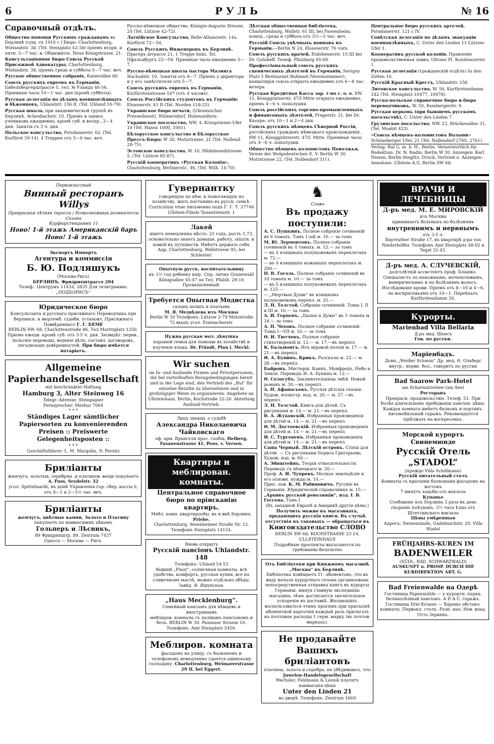6 Р У Л Ь № 16
Справочный отдѣлъ.
Общество помощи Русскимъ гражданамъ въ Берлинѣ (сущ. съ 1916 г.) Бюро: Charlottenburg, Wielandstr. 38. (Tel. Steinplatz 42-38) пріемъ вторн. и пятн. 5—7 час. в. Общежитіе. Neue Königstrasse, 21.
Консультаціонное бюро Союза Русской Присяжной Адвокатуры, Charlottenburg, Wielandstr. 38, пріемъ среда и суббота 5—7 час. веч.
Русское общественное собраніе, Kaiserallee 80.
Союзъ русскихъ евреевъ въ Германіи, Бабельбергерштрассе 5, тел. № Уландъ 46-56. Пріемные часы 10—1 час. дня (кромѣ субботы).
Русская делегація по дѣламъ военноплѣнныхъ и бѣженцевъ, Uhlandstr. 156 II. (Tel. Uhland 16-79).
Русская школа, при академической группѣ въ Берлинѣ. Achenbachstr. 10. Пріемъ и запись учениковъ ежедневно, кромѣ суб. и воскр., 2—4 дня. Занятія съ 3 ч. дня.
Польское консульство, Potsdamerstr. 62, (Tel. Kurfürst 39-14). 4 Treppen отъ 5—6 час. веч.
Русско-нѣмецкое общество, Königin-Auguste Strasse, 24 (Tel. Lützow 42-72).
Латвійское Консульство, Belle-Alliancestr. 14a. Kurfürst 72—54.
Союзъ Русскихъ Инженеровъ въ Берлинѣ. Прагеръ штрассе 21, 1 Treppe links, Tel. Пфальцбургъ 23—59. Пріемные часы ежедневно 5—7.
Русско-нѣмецкая школа пастора Мазинга Nachodstr. 10. Занятія отъ 8—7. Пріемъ у директора и у его замѣстителя отъ 5—7.
Союзъ русскихъ евреевъ въ Германіи, Kurfürstenstrasse 107 (отъ 4 часовъ).
Союзъ Россійскихъ студентовъ въ Германіи: Elsasserstr. 41 II (Tel. Norden 118-25).
Украинское бюро печати, (Ukrainischer Pressedienst), Wilmersdorf, Hohenzollern-
Украинское посольство, NW. 4, Kronprinzen-Ufer 10 (Tel. Hansa 1000, 1001).
Бѣлорусское консульство и Бѣлорусское Прессъ-Бюро: W 30, Motzstrasse, 21 (Tel. Nollend. 28-75).
Эстонское консульство, W. 10, Hildebrandstrasse 5, (Tel. Lützow 85-87).
Русскій кооперативъ «Русская Колонія», Charlottenburg, Berlinerstr., 46, (Tel. Wilh. 14-70).
Дѣтская общественная библіотека, Charlottenburg, Wallstr. 61 III, bei Passenheim; понед., среда и суббота отъ 3½—5 час. веч.
Русскій Союзъ увѣчныхъ воиновъ въ Германіи.—Berlin N 24, Elsasserstr. 76 vorn.
Союзъ русскихъ врачей, Eislebenerstr. 15 III bei Dr. Golubeff. Телеф. Pfalzburg 95-09.
Профессіональный союзъ русскихъ сценическихъ дѣятелей въ Германіи, Savigny Platz 5 Restaurant Ruhland (Vereinszimmer), канцелярія союза открыта ежедневно отъ 6—8 час. вечера.
Русская Кредитная Касса зар. т-во с. о. о. SW. 11, Königgrätzerstr. 47/I Mitte открыта ежедневно, пріемъ 4—6 ч. пополудни.
Союзъ россійскихъ торгово-промышленныхъ и финансовыхъ дѣятелей, Pragerstr. 21, bei Dr. Knospe, отъ 10—1 и 2—4 дня.
Союзъ русскихъ нѣмцевъ Сѣверной Россіи, россійскихъ гражданъ нѣмецкаго происхожденія, SW 11, Königgrätzerstr. 47/I. Mitte. Пріемные часы отъ 4—6 ч. пополудни.
Общество нѣмцевъ колонистовъ Поволжья, Verein der Wolgadeutschen E. V. Berlin W 30. Motzstrasse 22, (Tel. Nollendorf 311).
Центральное бюро русскихъ артелей, Potsdamerstr. 121 c IV.
Совѣтская делегація по дѣламъ эвакуаціи военноплѣнныхъ, C. Unter den Linden 11 Lützow-Ufer 1.
Кооперативъ русской колоніи. Правленіе продовольственная лавка, Olivaer Pl. Konstanzerstr. 1.
Русская делегація (гражданскій отдѣлъ) In den Zelten 16.
Русскій Красный Крестъ, Uhlandstr. 156
Литовское консульство, W. 50, Kurfürstendamm 242 (Tel. Steinplatz 10477, 10478).
Русско-польское справочное бюро и бюро переводчиковъ, W. 50, Bambergerstr. 9.
Русская церковь (при бывшемъ русскомъ посольствѣ), C. Unter den Linden 7.
Грузинское посольство, NW. 23, Brückenallee 31, (Tel. Moabit 433).
«Союзъ нѣмцевъ-колонистовъ Волыни» Schöneberger Ufer, 21 (Tel. Nollendorf 2760, 2761).
Verlag: Rul G. m. b. H., Berlin. Verantwortlich für Redaktion: Dr. N. Radin, Berlin W 30. Anzeigen: Karl Nissen, Berlin-Steglitz. Druck, Vertrieb u. Anzeigen-Annahme: Ullstein A.G. Berlin SW 68.
Первоклассный
Винный ресторанъ Willys
Прекрасная лѣтняя терасса | Всевозможныя деликатессы Сезона
Курфюрстендаммъ 11
Ново! 1-й этажъ Американскій баръ Ново! 1-й этажъ
Экспортъ Импортъ
Агентура и коммиссія
Б. Ю. Подляшукъ
(Москва-Рига)
БЕРЛИНЪ, Фридрихштрассе 204
Телеф.: Центрумъ 11434, 2835 Для телеграммы: „ПОДБОРИСЪ“
Юридическое бюро
Консультанта и русскаго присяжнаго Переводчика при берлинск. и вюртемб. судебн. установл. Присяжнаго Поввѣреннаго Г. Г. БЕМЕ
BERLIN SW. 68, Charlottenstraße 86, Тел Moritzplatz 1256. Пріемъ ежедн. кромѣ суб. отъ 3-5 ч. дня. Засвидѣт. перев., польскіе переводы, веденіе дѣлъ, составл. договоровъ, легализація довѣренностей. При бюро имѣется нотаріатъ.
Allgemeine Papierhandelsgesellschaft
mit beschränkter Haftung
Hamburg 3, Alter Steinweg 16
Telegr.-Adresse: Steinpapier
Fernsprecher: Merkur 7064
* * *
Ständiges Lager sämtlicher Papiersorten zu konvenierenden Preisen :: Preiswerte Gelegenheitsposten ::
* * *
Geschäftsführer: L. M. Margolin, D. Persitz
Бриліанты
жемчуга, золотыя, серебрян. и платинов. вещи покупаетъ A. Fuss, Seydelstr. 32
угол. Spittelmarkt, въ домѣ Управленія гор. сбер. кассы 6, отъ 8—1 и 2—5½ час. веч.
Бриліанты
жемчугъ, цвѣтные камни, Золото и Платину
покупаетъ по наивысшимъ цѣнамъ
Гольперъ и Лѣсникъ,
89 Фридрихштр. 89, Zentrum 7437
Одесса — Москва — Рига.
Гувернантку
говорящую по нѣм. и помогающую по хозяйству, жить постоянно въ русск. семьѣ. Curriculum vitae письменно подъ Г. Г. Т. 27746 Ullstein-Filiale Tauentzienstr. 1
Лакей
ищетъ немедленно мѣсто. 21 годъ, ростъ 1,73, основательно знаетъ домашн. работу, опытн. и ловкій въ путешеств. Имѣетъ держать себя. Адр. Charlottenburg, Wellstrasse 95, bei Schlenter.
Опытную русск. воспитательницу
къ 1½ год ребенку ищу. Спр. лично Grunewald Königsallee 45-47 по Тел. Pfalzb. 29-16 Промышленный.
Требуется Опытная Модистка
салонъ шляпъ и платьевъ
М. Я. Медвѣдева изъ Москвы
Berlin W 30 Телефонъ: Lützow 2-79 Motzstraße 72 входъ угол. Eisenacherstr.
Нужна русская мол. дѣвушка
хорошей семьи для помощи въ хозяйствѣ и изученія языка. Dr. Fründt, Plau i. Meckl.
Wir suchen
im In- und Auslande Firmen und Privatpersonen, die bei vorteilhaften Bezugsbedingungen bereit und in der Lage sind, den Vertrieb des „Rul“ für einzelne Bezirke zu übernehmen und in großzügiger Weise zu organisieren. Angebote an Ullsteinhaus, Berlin, Kochstraße 22-26. Abteilung Ausland-Vertrieb.
Лицъ знающ. о судьбѣ
Александра Николаевича Чайковскаго
оф. арм. Врангеля прос. сообщ. Helberg, Fasanenstrasse 41, Pens. v. Versen.
Квартиры и меблирован. комнаты.
Центральное справочное бюро по пріисканію квартиръ.
Мебл. комн. квартирообы. въ и внѣ Берлина.
Priebe.
Charlottenburg, Sesenheimer Straße Nr. 12. Телефонъ Steinplatz 14134.
Вновь открытъ
Русскій пансіонъ Uhlandstr. 148
Телефонъ: Uhland 54-53
бывшій „Plaut“, солнечныя комнаты, всѣ удобства, комфортъ, русская кухня, все на сливочномъ маслѣ, можно отдѣльно обѣды. Завѣд. Я. Яшунская.
„Haus Mecklenburg“.
Семейный пансіонъ для нѣмцевъ и иностранцевъ
меблиров. комнаты съ полнымъ пансіономъ и безъ. BERLIN W 30. Passauer Strasse 10. Телефонъ: Amt Steinplatz 5456.
Меблиров. комната
фасадомъ на улицу, съ балкономъ и телефономъ немедленно сдается одинокому господину. Charlottenburg, Weimarerstrasse 29 II, bei Eggert.
♞
Слово
Въ продажу поступили:
А. С. Пушкинъ. Полное собраніе сочиненій въ 6 томахъ. Томъ 1-ый м. 16.— за томъ
М. Ю. Лермонтовъ. Полное собраніе сочиненій въ 4 томахъ. м. 12.— за томъ
— въ 4 изящныхъ полукожевыхъ переплетахъ м. 72.—
— въ 4 изящныхъ кожаныхъ переплетахъ м. 200.—
Н. В. Гоголь. Полное собраніе сочиненій въ 10 томахъ м. 10.— за томъ
— въ 5 изящныхъ полукожевыхъ переплетахъ м. 125.—
— „Мертвыя Души“ въ изящномъ полукожевомъ перепл. м. 25.—
Л. Н. Толстой. Собраніе сочиненій. Томы I, II и III м. 16.— за томъ
А. И. Герценъ. „Былое и Думы“ въ 5 томахъ м. 18.— за томъ
А. П. Чеховъ. Полное собраніе сочиненій. Томы I—VII м. 10.— за томъ
Ө. И. Тютчевъ. Полное собраніе стихотвореній м. 12.— м. 17.—въ перепл.
К. Бальмонтъ. Изъ міровой поэзіи м. 17.— м. 21.—въ перепл.
И. А. Бунинъ. Крикъ. Разсказы м. 22.— м. 28.—въ перепл.
Байронъ. Мистеріи. Каинъ, Манфредъ, Небо и Земля. Переводъ И. А. Бунина м. 12.—
Ө. Сологубъ. Заклинательница змѣй. Новый романъ м. 30.—въ перепл.
А. Н. Афанасьевъ. Русскія дѣтскія сказки. Худож. иллюстр. изд. м. 20.— м. 27.—въ перепл.
Л. Н. Толстой. Книга для дѣтей. Съ рисунками м. 14.— м. 21.—въ перепл.
В. А. Жуковскій. Избранныя произведенія для дѣтей м. 14.— м. 21.—въ перепл.
Ө. М. Достоевскій. Избранныя произведенія для дѣтей м. 14.— м. 21.—въ перепл.
И. С. Тургеневъ. Избранныя произведенія для дѣтей м. 14.— м. 21.—въ перепл.
Саша Черный. Дѣтскій островъ. Стихи для дѣтей. — Съ рисунками Бориса Григорьева. Худож. изд. м. 60.—
А. Эйнштейнъ. Теорія относительности. Переводъ съ нѣмецкаго м. 20.—
Проф. А. И. Чупровъ. Мелкое земледѣліе и его основн. нужды м. 14.—
Прис. пов. К. М. Рабиновичъ. Русскіе въ Германіи. Юридическій справочникъ м. 15.—
„Архивъ русской революціи“, изд. І. В. Гессена. Томъ I
(Въ западной Европѣ и Америкѣ другія цѣны.)
Получить можно въ магазинахъ, продающихъ русскія книги. Въ случаѣ отсутствія въ таковыхъ — обращаться въ
Книгоиздательство СЛОВО
BERLIN SW 68, KOCHSTRASSE 23-24, ULLSTEINHAUS
Подробные проспекты высылаются по требованію безплатно
Отъ Библіотеки при Книжномъ магазинѣ „Москва“ въ Берлинѣ.
Библіотека извѣщаетъ Гг. абонентовъ, что въ виду начала курортнаго сезона организована непосредственная отправка книгъ въ курорты Германіи, минуя главную экспедицію магазина, чѣмъ достигается значительное ускореніе въ доставкѣ. Желающихъ воспользоваться этимъ просимъ при присылкѣ абонентной карточки каждый разъ прилагать на почтовые расходы 1 герм. марку (въ почтов. маркахъ).
Не продавайте Вашихъ бриліантовъ
платины, золота и серебра, не убѣдившись, что
Juwelen-Handelsgesellschaft
Wechsler, Feldmann & Lesnik платитъ наивысшія цѣны
Unter den Linden 21
во дворѣ. Телефонъ: Zentrum 1669
ВРАЧИ И ЛЕЧЕБНИЦЫ
Д-ръ мед. М. Е. МИРОВСКІЙ
изъ Москвы
принимаетъ больныхъ по болѣзнямъ
внутреннимъ и нервнымъ
отъ 3-5 ч.
Bayreuther Straße 17, въ квартирѣ д-ра von Niederhöffer. Телефонъ Amt Steinplatz 48-02 и Tegel 32-43.
Д-ръ мед. А. СЛУЧЕВСКІЙ,
долголѣтній ассистентъ проф. Блашко.
Спеціалистъ по накожнымъ, мочеполовымъ, венерическимъ и по болѣзнямъ волосъ. Изслѣдованіе крови. Пріемъ отъ 8—10 и 4—6, по воскресеньямъ отъ 10—1. Переѣхалъ Kurfürstendamm 36.
Курорты.
Marienbad Villa Bellaria
Д-ръ мед. Шеесъ
Гов. по русски.
Маріенбадъ.
Домъ „Weißer Schwan“ Др. мед. Ө. Ольберг внутр., нервн. бол., говоритъ по русски
Bad Saarow Park-Hotel
am Scharmützelsee (am See)
Ресторанъ
Прекрасн. продовольствіе. Телеф. 51. При болѣе длительномъ пребываніи пансіон. цѣны. Каждая комната имѣетъ балконъ и портикъ. Автомобильный гаражъ. Рекомендуется пріѣзжать на воскресенье.
Морской курортъ Свинемюнде
Русскій Отель „STADOL“
(прежде Villa Schillmann)
Русскій питательный столъ
Комнаты съ крытыми балконами фасадомъ на востокъ
7 минутъ ходьбы отъ вокзала
Купанье
Сообщеніе изъ Берлина 3 раза въ день скорымъ поѣздомъ, 3½ часа ѣзды отъ Штеттинскаго вокзала
Цѣны умѣренныя
Адресъ: Swinemünde, Gadebuschstr. 20. Villa Stadol
FRÜHJAHRS-KUREN IM
BADENWEILER
(SÜDL. BAD. SCHWARZWALD)
AUSKUNFT u. PROSP. DURCH DIE KURDIREKTION ABT. G.
Bad Freienwalde на Одерѣ
Гостиница Papenmühle — у курортн. парка. Великолѣпный пансіонъ. A D A C. гаражъ.
Гостиница Drei Kronen — Хорошо обставл. комнаты. Первокл. столъ. Разн. нап. Нов. влад. Отто Зеркенъ.